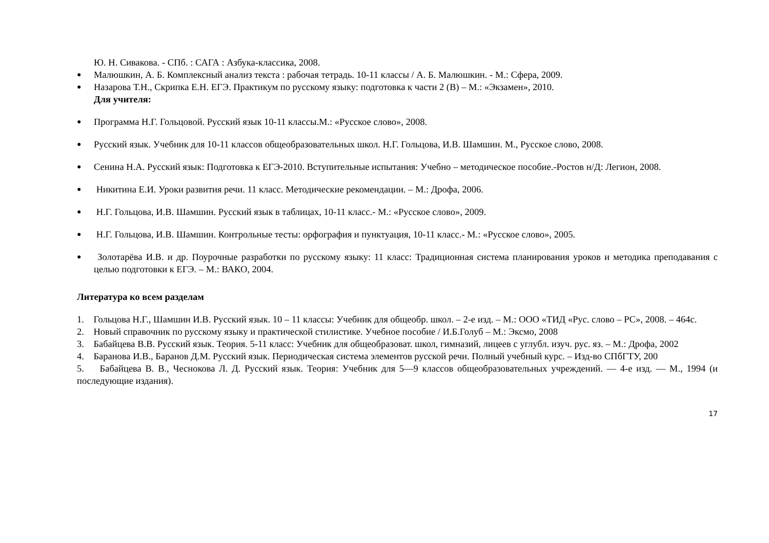Ю. Н. Сивакова. - СПб. : САГА : Азбука-классика, 2008.
● Малюшкин, А. Б. Комплексный анализ текста : рабочая тетрадь. 10-11 классы / А. Б. Малюшкин. - М.: Сфера, 2009.
● Назарова Т.Н., Скрипка Е.Н. ЕГЭ. Практикум по русскому языку: подготовка к части 2 (В) – М.: «Экзамен», 2010.
Для учителя:
● Программа Н.Г. Гольцовой. Русский язык 10-11 классы.М.: «Русское слово», 2008.
● Русский язык. Учебник для 10-11 классов общеобразовательных школ. Н.Г. Гольцова, И.В. Шамшин. М., Русское слово, 2008.
● Сенина Н.А. Русский язык: Подготовка к ЕГЭ-2010. Вступительные испытания: Учебно – методическое пособие.-Ростов н/Д: Легион, 2008.
● Никитина Е.И. Уроки развития речи. 11 класс. Методические рекомендации. – М.: Дрофа, 2006.
● Н.Г. Гольцова, И.В. Шамшин. Русский язык в таблицах, 10-11 класс.- М.: «Русское слово», 2009.
● Н.Г. Гольцова, И.В. Шамшин. Контрольные тесты: орфография и пунктуация, 10-11 класс.- М.: «Русское слово», 2005.
● Золотарёва И.В. и др. Поурочные разработки по русскому языку: 11 класс: Традиционная система планирования уроков и методика преподавания с целью подготовки к ЕГЭ. – М.: ВАКО, 2004.
Литература ко всем разделам
1. Гольцова Н.Г., Шамшин И.В. Русский язык. 10 – 11 классы: Учебник для общеобр. школ. – 2-е изд. – М.: ООО «ТИД «Рус. слово – РС», 2008. – 464с.
2. Новый справочник по русскому языку и практической стилистике. Учебное пособие / И.Б.Голуб – М.: Эксмо, 2008
3. Бабайцева В.В. Русский язык. Теория. 5-11 класс: Учебник для общеобразоват. школ, гимназий, лицеев с углубл. изуч. рус. яз. – М.: Дрофа, 2002
4. Баранова И.В., Баранов Д.М. Русский язык. Периодическая система элементов русской речи. Полный учебный курс. – Изд-во СПбГТУ, 200
5. Бабайцева В. В., Чеснокова Л. Д. Русский язык. Теория: Учебник для 5—9 классов общеобразовательных учреждений. — 4-е изд. — М., 1994 (и последующие издания).
17